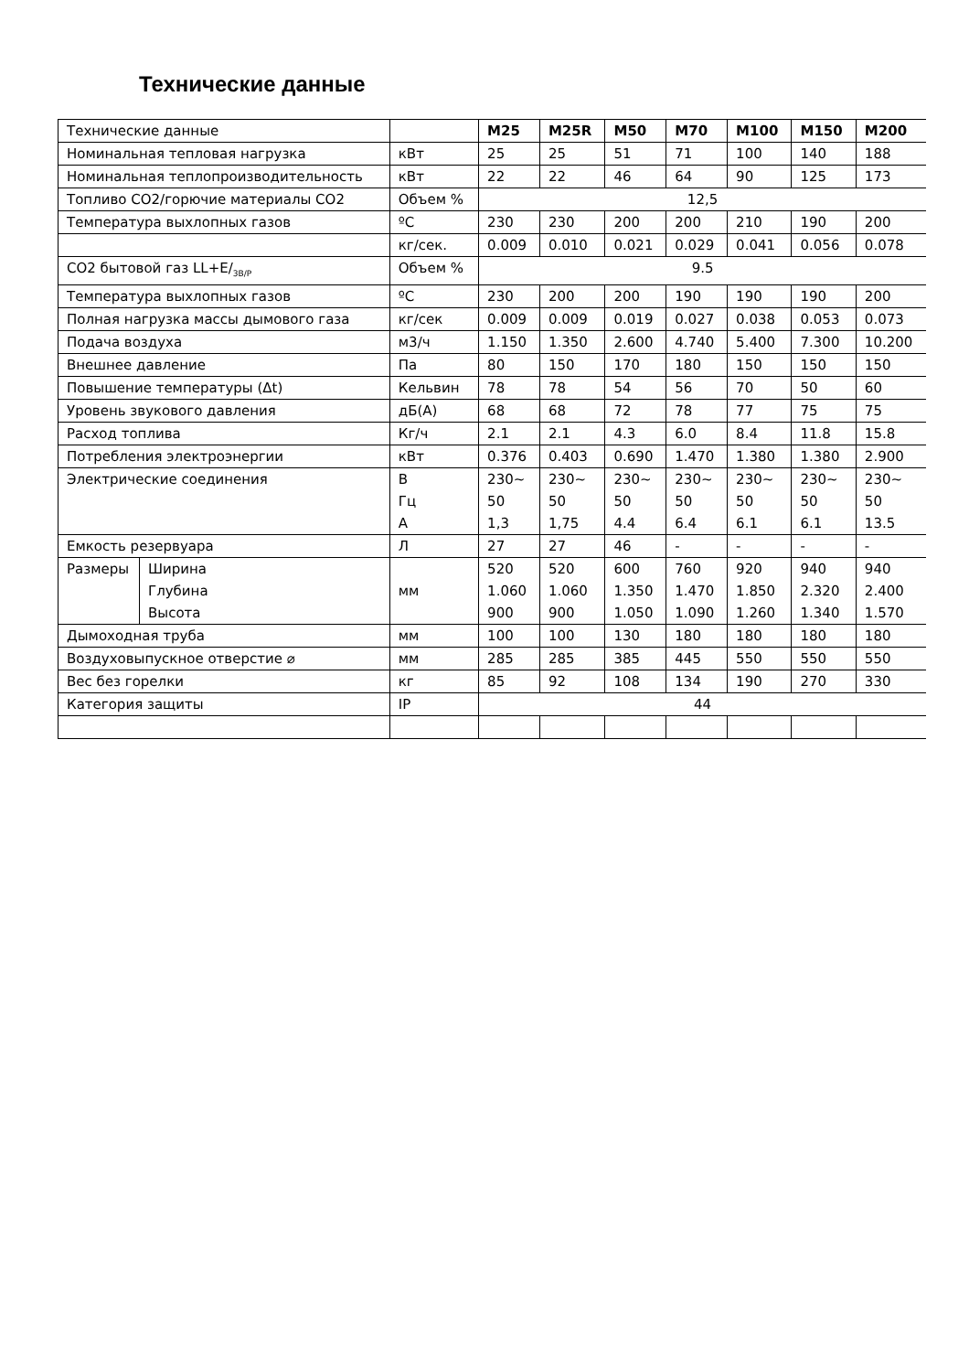Технические данные
| Технические данные | | | M25 | M25R | M50 | M70 | M100 | M150 | M200 |
| --- | --- | --- | --- | --- | --- | --- | --- | --- | --- |
| Номинальная тепловая нагрузка | | кВт | 25 | 25 | 51 | 71 | 100 | 140 | 188 |
| Номинальная теплопроизводительность | | кВт | 22 | 22 | 46 | 64 | 90 | 125 | 173 |
| Топливо CO2/горючие материалы CO2 | | Объем % | 12,5 | | | | | | |
| Температура выхлопных газов | | ºC | 230 | 230 | 200 | 200 | 210 | 190 | 200 |
| | | кг/сек. | 0.009 | 0.010 | 0.021 | 0.029 | 0.041 | 0.056 | 0.078 |
| CO2 бытовой газ LL+E/<sub>3B/P</sub> | | Объем % | 9.5 | | | | | | |
| Температура выхлопных газов | | ºC | 230 | 200 | 200 | 190 | 190 | 190 | 200 |
| Полная нагрузка массы дымового газа | | кг/сек | 0.009 | 0.009 | 0.019 | 0.027 | 0.038 | 0.053 | 0.073 |
| Подача воздуха | | м3/ч | 1.150 | 1.350 | 2.600 | 4.740 | 5.400 | 7.300 | 10.200 |
| Внешнее давление | | Па | 80 | 150 | 170 | 180 | 150 | 150 | 150 |
| Повышение температуры (Δt) | | Кельвин | 78 | 78 | 54 | 56 | 70 | 50 | 60 |
| Уровень звукового давления | | дБ(A) | 68 | 68 | 72 | 78 | 77 | 75 | 75 |
| Расход топлива | | Кг/ч | 2.1 | 2.1 | 4.3 | 6.0 | 8.4 | 11.8 | 15.8 |
| Потребления электроэнергии | | кВт | 0.376 | 0.403 | 0.690 | 1.470 | 1.380 | 1.380 | 2.900 |
| Электрические соединения | | В Гц А | 230~ 50 1,3 | 230~ 50 1,75 | 230~ 50 4.4 | 230~ 50 6.4 | 230~ 50 6.1 | 230~ 50 6.1 | 230~ 50 13.5 |
| Емкость резервуара | | Л | 27 | 27 | 46 | - | - | - | - |
| Размеры | Ширина Глубина Высота | мм | 520 1.060 900 | 520 1.060 900 | 600 1.350 1.050 | 760 1.470 1.090 | 920 1.850 1.260 | 940 2.320 1.340 | 940 2.400 1.570 |
| Дымоходная труба | | мм | 100 | 100 | 130 | 180 | 180 | 180 | 180 |
| Воздуховыпускное отверстие ⌀ | | мм | 285 | 285 | 385 | 445 | 550 | 550 | 550 |
| Вес без горелки | | кг | 85 | 92 | 108 | 134 | 190 | 270 | 330 |
| Категория защиты | | IP | 44 | | | | | | |